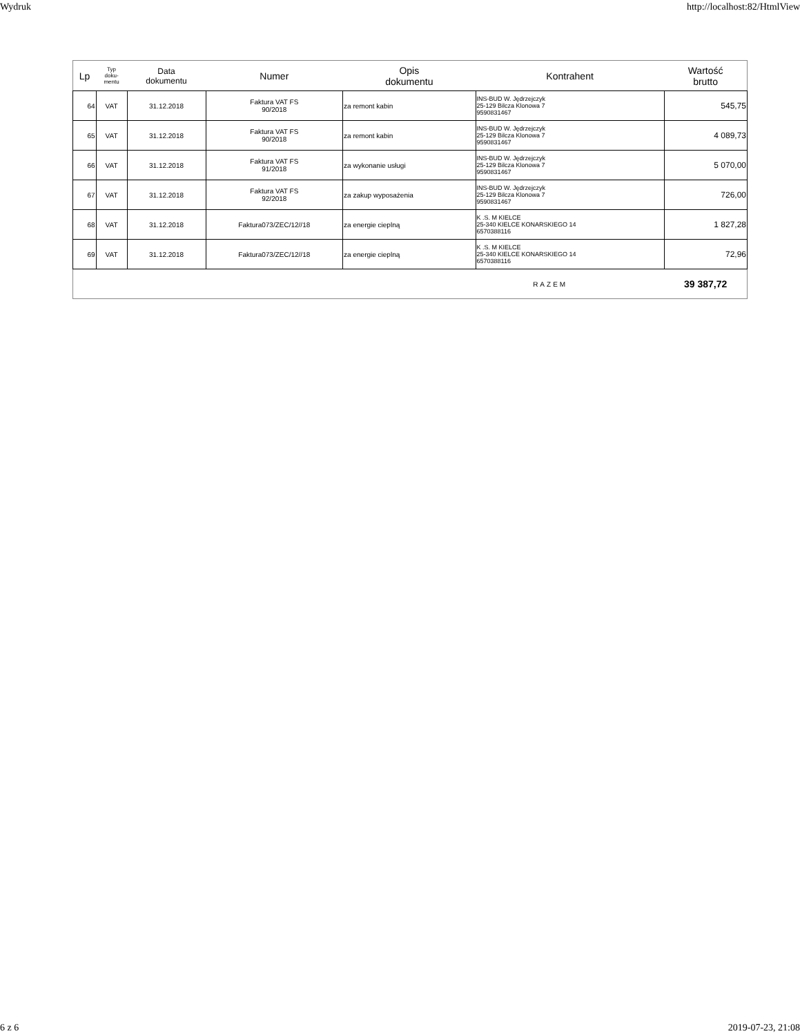Wydruk http://localhost:82/HtmlView
| Lp | Typ doku- mentu | Data dokumentu | Numer | Opis dokumentu | Kontrahent | Wartość brutto |
| --- | --- | --- | --- | --- | --- | --- |
| 64 | VAT | 31.12.2018 | Faktura VAT FS 90/2018 | za remont kabin | INS-BUD W. Jędrzejczyk 25-129 Bilcza Klonowa 7 9590831467 | 545,75 |
| 65 | VAT | 31.12.2018 | Faktura VAT FS 90/2018 | za remont kabin | INS-BUD W. Jędrzejczyk 25-129 Bilcza Klonowa 7 9590831467 | 4 089,73 |
| 66 | VAT | 31.12.2018 | Faktura VAT FS 91/2018 | za wykonanie usługi | INS-BUD W. Jędrzejczyk 25-129 Bilcza Klonowa 7 9590831467 | 5 070,00 |
| 67 | VAT | 31.12.2018 | Faktura VAT FS 92/2018 | za zakup wyposażenia | INS-BUD W. Jędrzejczyk 25-129 Bilcza Klonowa 7 9590831467 | 726,00 |
| 68 | VAT | 31.12.2018 | Faktura073/ZEC/12//18 | za energie cieplną | K .S. M KIELCE 25-340 KIELCE KONARSKIEGO 14 6570388116 | 1 827,28 |
| 69 | VAT | 31.12.2018 | Faktura073/ZEC/12//18 | za energie cieplną | K .S. M KIELCE 25-340 KIELCE KONARSKIEGO 14 6570388116 | 72,96 |
| RAZEM | | | | | | 39 387,72 |
6 z 6 2019-07-23, 21:08